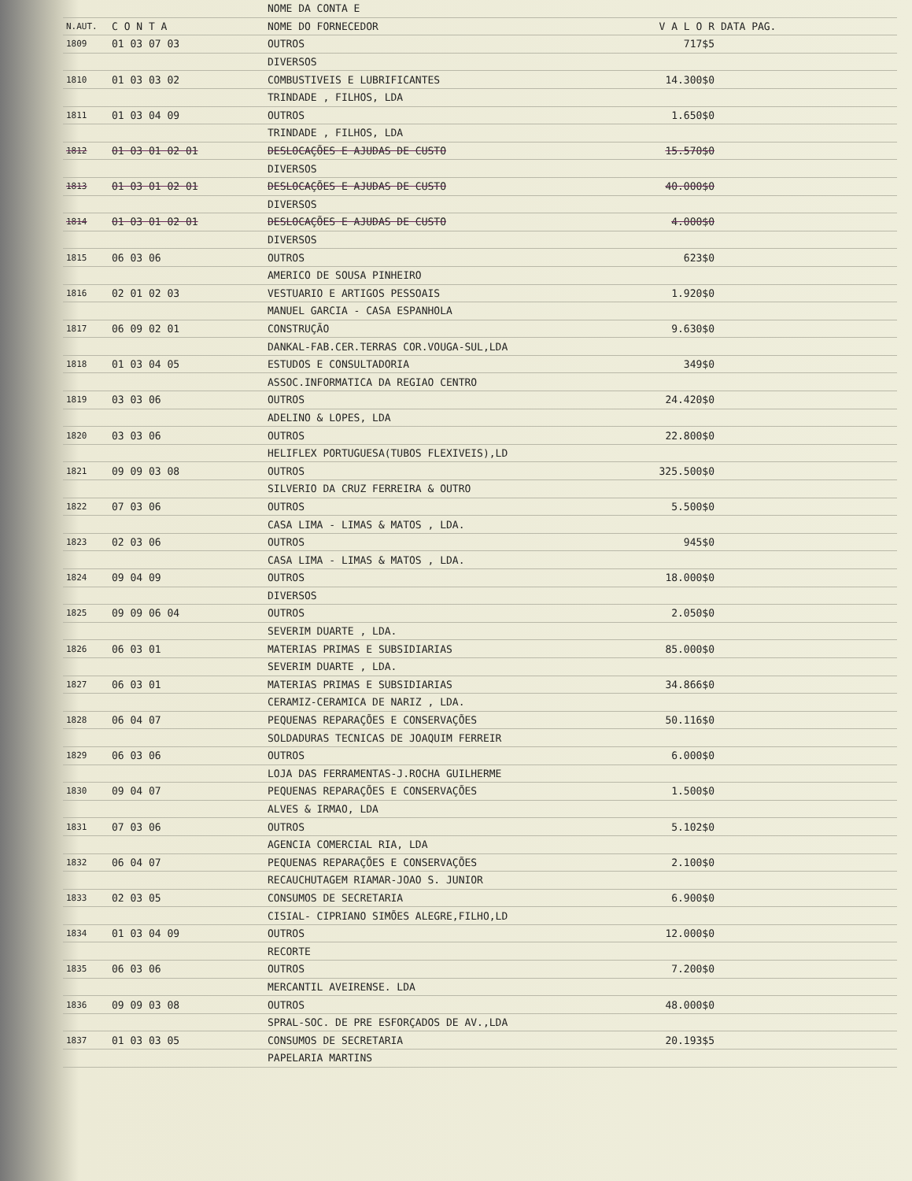| | | NOME DA CONTA E | | |
| --- | --- | --- | --- | --- |
| N.AUT. | C O N T A | NOME DO FORNECEDOR | V A L O R | DATA PAG. |
| 1809 | 01 03 07 03 | OUTROS | 717$5 | |
| | | DIVERSOS | | |
| 1810 | 01 03 03 02 | COMBUSTIVEIS E LUBRIFICANTES | 14.300$0 | |
| | | TRINDADE , FILHOS, LDA | | |
| 1811 | 01 03 04 09 | OUTROS | 1.650$0 | |
| | | TRINDADE , FILHOS, LDA | | |
| 1812 | 01 03 01 02 01 | DESLOCAÇÕES E AJUDAS DE CUSTO | 15.570$0 | |
| | | DIVERSOS | | |
| 1813 | 01 03 01 02 01 | DESLOCAÇÕES E AJUDAS DE CUSTO | 40.000$0 | |
| | | DIVERSOS | | |
| 1814 | 01 03 01 02 01 | DESLOCAÇÕES E AJUDAS DE CUSTO | 4.000$0 | |
| | | DIVERSOS | | |
| 1815 | 06 03 06 | OUTROS | 623$0 | |
| | | AMERICO DE SOUSA PINHEIRO | | |
| 1816 | 02 01 02 03 | VESTUARIO E ARTIGOS PESSOAIS | 1.920$0 | |
| | | MANUEL GARCIA - CASA ESPANHOLA | | |
| 1817 | 06 09 02 01 | CONSTRUÇÃO | 9.630$0 | |
| | | DANKAL-FAB.CER.TERRAS COR.VOUGA-SUL,LDA | | |
| 1818 | 01 03 04 05 | ESTUDOS E CONSULTADORIA | 349$0 | |
| | | ASSOC.INFORMATICA DA REGIAO CENTRO | | |
| 1819 | 03 03 06 | OUTROS | 24.420$0 | |
| | | ADELINO & LOPES, LDA | | |
| 1820 | 03 03 06 | OUTROS | 22.800$0 | |
| | | HELIFLEX PORTUGUESA(TUBOS FLEXIVEIS),LD | | |
| 1821 | 09 09 03 08 | OUTROS | 325.500$0 | |
| | | SILVERIO DA CRUZ FERREIRA & OUTRO | | |
| 1822 | 07 03 06 | OUTROS | 5.500$0 | |
| | | CASA LIMA - LIMAS & MATOS , LDA. | | |
| 1823 | 02 03 06 | OUTROS | 945$0 | |
| | | CASA LIMA - LIMAS & MATOS , LDA. | | |
| 1824 | 09 04 09 | OUTROS | 18.000$0 | |
| | | DIVERSOS | | |
| 1825 | 09 09 06 04 | OUTROS | 2.050$0 | |
| | | SEVERIM DUARTE , LDA. | | |
| 1826 | 06 03 01 | MATERIAS PRIMAS E SUBSIDIARIAS | 85.000$0 | |
| | | SEVERIM DUARTE , LDA. | | |
| 1827 | 06 03 01 | MATERIAS PRIMAS E SUBSIDIARIAS | 34.866$0 | |
| | | CERAMIZ-CERAMICA DE NARIZ , LDA. | | |
| 1828 | 06 04 07 | PEQUENAS REPARAÇÕES E CONSERVAÇÕES | 50.116$0 | |
| | | SOLDADURAS TECNICAS DE JOAQUIM FERREIR | | |
| 1829 | 06 03 06 | OUTROS | 6.000$0 | |
| | | LOJA DAS FERRAMENTAS-J.ROCHA GUILHERME | | |
| 1830 | 09 04 07 | PEQUENAS REPARAÇÕES E CONSERVAÇÕES | 1.500$0 | |
| | | ALVES & IRMAO, LDA | | |
| 1831 | 07 03 06 | OUTROS | 5.102$0 | |
| | | AGENCIA COMERCIAL RIA, LDA | | |
| 1832 | 06 04 07 | PEQUENAS REPARAÇÕES E CONSERVAÇÕES | 2.100$0 | |
| | | RECAUCHUTAGEM RIAMAR-JOAO S. JUNIOR | | |
| 1833 | 02 03 05 | CONSUMOS DE SECRETARIA | 6.900$0 | |
| | | CISIAL- CIPRIANO SIMÕES ALEGRE,FILHO,LD | | |
| 1834 | 01 03 04 09 | OUTROS | 12.000$0 | |
| | | RECORTE | | |
| 1835 | 06 03 06 | OUTROS | 7.200$0 | |
| | | MERCANTIL AVEIRENSE. LDA | | |
| 1836 | 09 09 03 08 | OUTROS | 48.000$0 | |
| | | SPRAL-SOC. DE PRE ESFORÇADOS DE AV.,LDA | | |
| 1837 | 01 03 03 05 | CONSUMOS DE SECRETARIA | 20.193$5 | |
| | | PAPELARIA MARTINS | | |